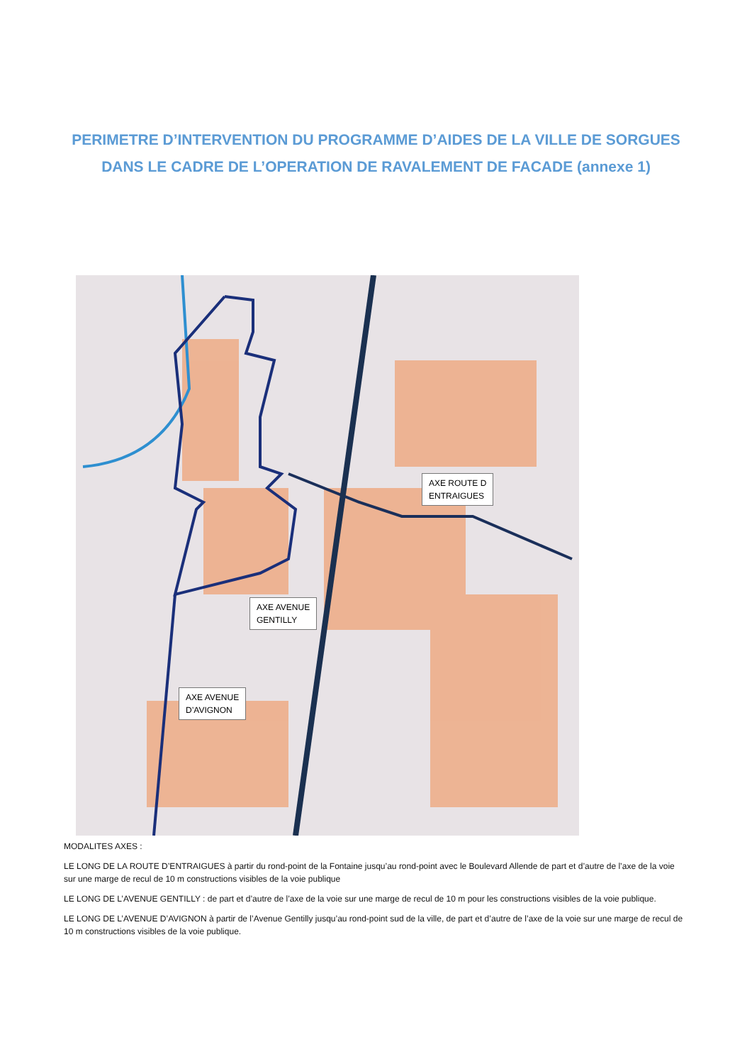PERIMETRE D’INTERVENTION DU PROGRAMME D’AIDES DE LA VILLE DE SORGUES DANS LE CADRE DE L’OPERATION DE RAVALEMENT DE FACADE (annexe 1)
AXE ROUTE D
ENTRAIGUES
AXE AVENUE
GENTILLY
AXE AVENUE
D’AVIGNON
MODALITES AXES :
LE LONG DE LA ROUTE D’ENTRAIGUES à partir du rond-point de la Fontaine jusqu’au rond-point avec le Boulevard Allende de part et d’autre de l’axe de la voie sur une marge de recul de 10 m constructions visibles de la voie publique
LE LONG DE L’AVENUE GENTILLY : de part et d’autre de l’axe de la voie sur une marge de recul de 10 m pour les constructions visibles de la voie publique.
LE LONG DE L’AVENUE D’AVIGNON à partir de l’Avenue Gentilly jusqu’au rond-point sud de la ville, de part et d’autre de l’axe de la voie sur une marge de recul de 10 m constructions visibles de la voie publique.